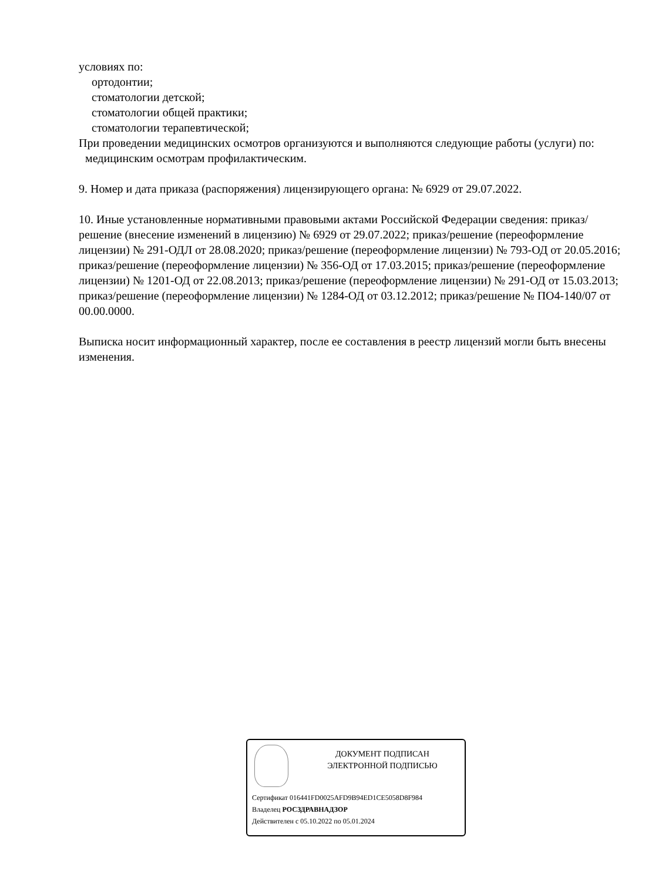условиях по:
ортодонтии;
стоматологии детской;
стоматологии общей практики;
стоматологии терапевтической;
При проведении медицинских осмотров организуются и выполняются следующие работы (услуги) по:
медицинским осмотрам профилактическим.
9. Номер и дата приказа (распоряжения) лицензирующего органа: № 6929 от 29.07.2022.
10. Иные установленные нормативными правовыми актами Российской Федерации сведения: приказ/решение (внесение изменений в лицензию) № 6929 от 29.07.2022; приказ/решение (переоформление лицензии) № 291-ОДЛ от 28.08.2020; приказ/решение (переоформление лицензии) № 793-ОД от 20.05.2016; приказ/решение (переоформление лицензии) № 356-ОД от 17.03.2015; приказ/решение (переоформление лицензии) № 1201-ОД от 22.08.2013; приказ/решение (переоформление лицензии) № 291-ОД от 15.03.2013; приказ/решение (переоформление лицензии) № 1284-ОД от 03.12.2012; приказ/решение № ПО4-140/07 от 00.00.0000.
Выписка носит информационный характер, после ее составления в реестр лицензий могли быть внесены изменения.
ДОКУМЕНТ ПОДПИСАН
ЭЛЕКТРОННОЙ ПОДПИСЬЮ
Сертификат 016441FD0025AFD9B94ED1CE5058D8F984
Владелец РОСЗДРАВНАДЗОР
Действителен с 05.10.2022 по 05.01.2024